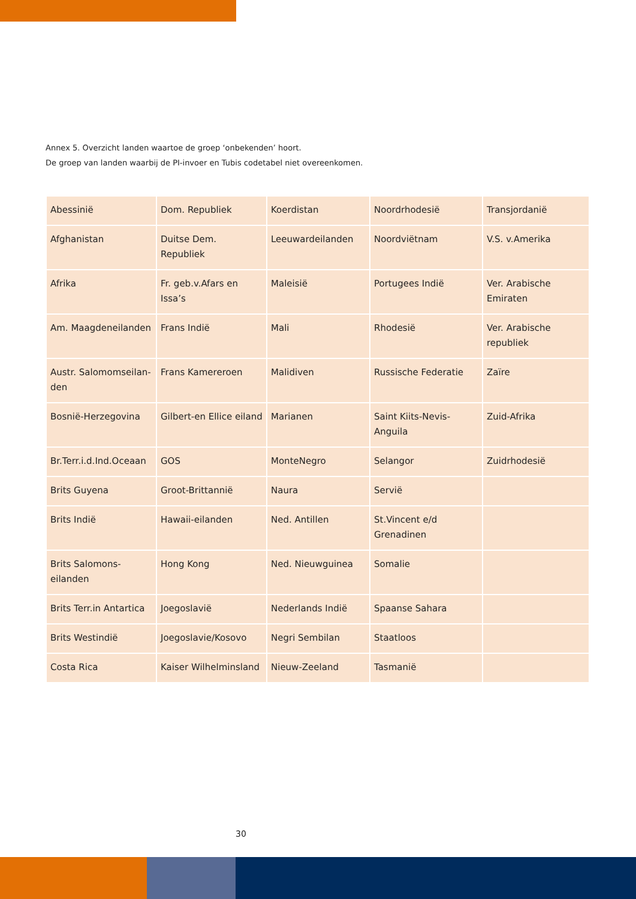Annex 5. Overzicht landen waartoe de groep ‘onbekenden’ hoort.
De groep van landen waarbij de PI-invoer en Tubis codetabel niet overeenkomen.
| Abessinië | Dom. Republiek | Koerdistan | Noordrhodesië | Transjordanië |
| Afghanistan | Duitse Dem. Republiek | Leeuwardeilanden | Noordviëtnam | V.S. v.Amerika |
| Afrika | Fr. geb.v.Afars en Issa’s | Maleisië | Portugees Indië | Ver. Arabische Emiraten |
| Am. Maagdeneilanden | Frans Indië | Mali | Rhodesië | Ver. Arabische republiek |
| Austr. Salomomseilan- den | Frans Kamereroen | Malidiven | Russische Federatie | Zaïre |
| Bosnië-Herzegovina | Gilbert-en Ellice eiland | Marianen | Saint Kiits-Nevis-Anguila | Zuid-Afrika |
| Br.Terr.i.d.Ind.Oceaan | GOS | MonteNegro | Selangor | Zuidrhodesië |
| Brits Guyena | Groot-Brittannië | Naura | Servië | |
| Brits Indië | Hawaii-eilanden | Ned. Antillen | St.Vincent e/d Grenadinen | |
| Brits Salomons-eilanden | Hong Kong | Ned. Nieuwguinea | Somalie | |
| Brits Terr.in Antartica | Joegoslavië | Nederlands Indië | Spaanse Sahara | |
| Brits Westindië | Joegoslavie/Kosovo | Negri Sembilan | Staatloos | |
| Costa Rica | Kaiser Wilhelminsland | Nieuw-Zeeland | Tasmanië | |
30